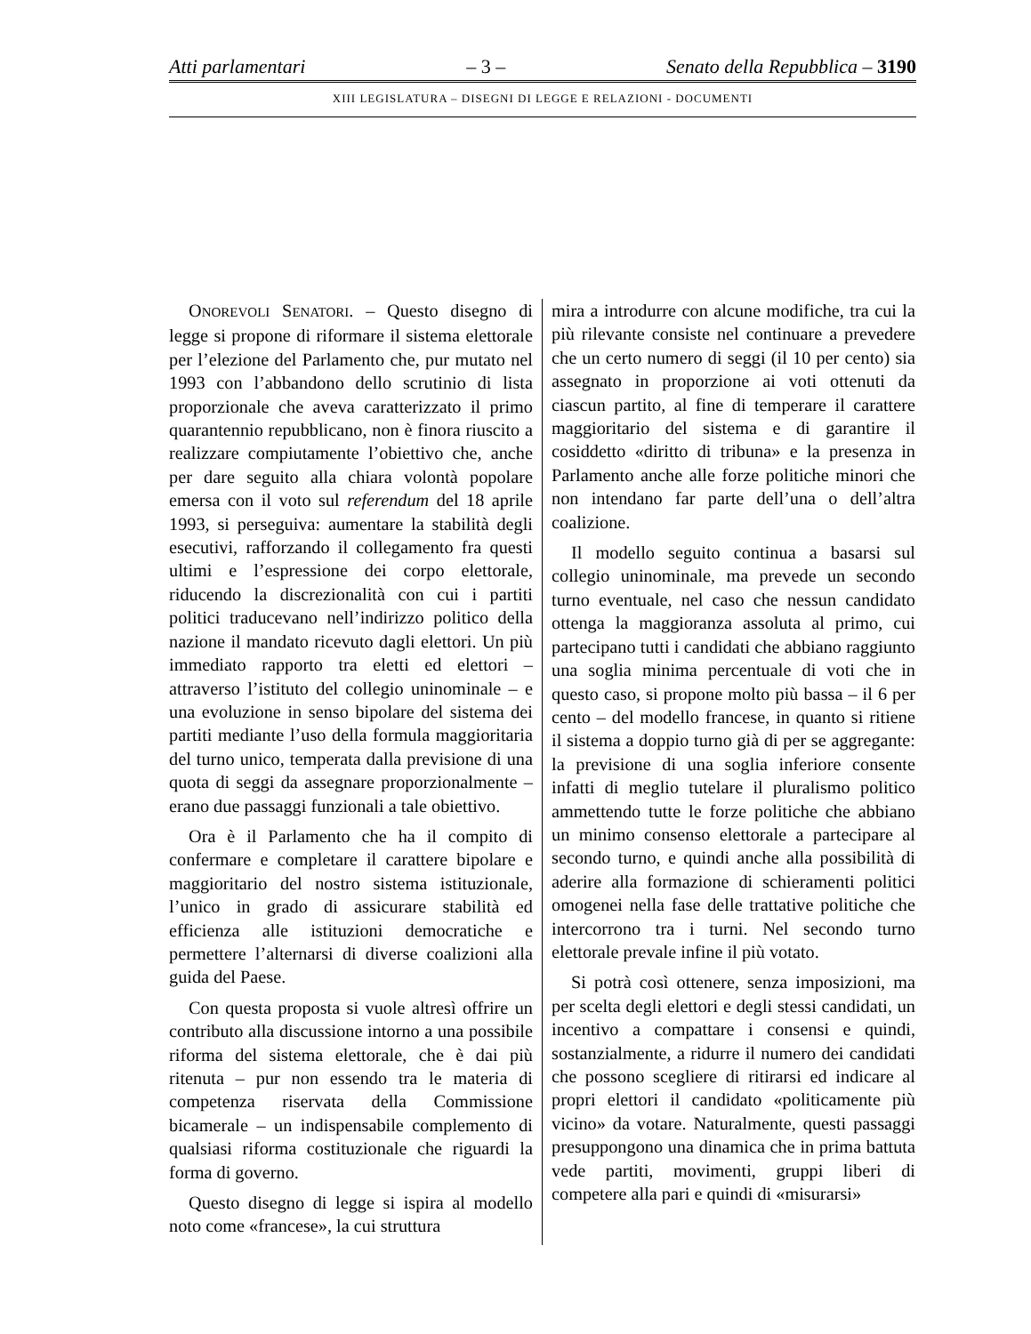Atti parlamentari – 3 – Senato della Repubblica – 3190
XIII LEGISLATURA – DISEGNI DI LEGGE E RELAZIONI - DOCUMENTI
ONOREVOLI SENATORI. – Questo disegno di legge si propone di riformare il sistema elettorale per l’elezione del Parlamento che, pur mutato nel 1993 con l’abbandono dello scrutinio di lista proporzionale che aveva caratterizzato il primo quarantennio repubblicano, non è finora riuscito a realizzare compiutamente l’obiettivo che, anche per dare seguito alla chiara volontà popolare emersa con il voto sul referendum del 18 aprile 1993, si perseguiva: aumentare la stabilità degli esecutivi, rafforzando il collegamento fra questi ultimi e l’espressione dei corpo elettorale, riducendo la discrezionalità con cui i partiti politici traducevano nell’indirizzo politico della nazione il mandato ricevuto dagli elettori. Un più immediato rapporto tra eletti ed elettori – attraverso l’istituto del collegio uninominale – e una evoluzione in senso bipolare del sistema dei partiti mediante l’uso della formula maggioritaria del turno unico, temperata dalla previsione di una quota di seggi da assegnare proporzionalmente – erano due passaggi funzionali a tale obiettivo.
Ora è il Parlamento che ha il compito di confermare e completare il carattere bipolare e maggioritario del nostro sistema istituzionale, l’unico in grado di assicurare stabilità ed efficienza alle istituzioni democratiche e permettere l’alternarsi di diverse coalizioni alla guida del Paese.
Con questa proposta si vuole altresì offrire un contributo alla discussione intorno a una possibile riforma del sistema elettorale, che è dai più ritenuta – pur non essendo tra le materia di competenza riservata della Commissione bicamerale – un indispensabile complemento di qualsiasi riforma costituzionale che riguardi la forma di governo.
Questo disegno di legge si ispira al modello noto come «francese», la cui struttura
mira a introdurre con alcune modifiche, tra cui la più rilevante consiste nel continuare a prevedere che un certo numero di seggi (il 10 per cento) sia assegnato in proporzione ai voti ottenuti da ciascun partito, al fine di temperare il carattere maggioritario del sistema e di garantire il cosiddetto «diritto di tribuna» e la presenza in Parlamento anche alle forze politiche minori che non intendano far parte dell’una o dell’altra coalizione.
Il modello seguito continua a basarsi sul collegio uninominale, ma prevede un secondo turno eventuale, nel caso che nessun candidato ottenga la maggioranza assoluta al primo, cui partecipano tutti i candidati che abbiano raggiunto una soglia minima percentuale di voti che in questo caso, si propone molto più bassa – il 6 per cento – del modello francese, in quanto si ritiene il sistema a doppio turno già di per se aggregante: la previsione di una soglia inferiore consente infatti di meglio tutelare il pluralismo politico ammettendo tutte le forze politiche che abbiano un minimo consenso elettorale a partecipare al secondo turno, e quindi anche alla possibilità di aderire alla formazione di schieramenti politici omogenei nella fase delle trattative politiche che intercorrono tra i turni. Nel secondo turno elettorale prevale infine il più votato.
Si potrà così ottenere, senza imposizioni, ma per scelta degli elettori e degli stessi candidati, un incentivo a compattare i consensi e quindi, sostanzialmente, a ridurre il numero dei candidati che possono scegliere di ritirarsi ed indicare al propri elettori il candidato «politicamente più vicino» da votare. Naturalmente, questi passaggi presuppongono una dinamica che in prima battuta vede partiti, movimenti, gruppi liberi di competere alla pari e quindi di «misurarsi»